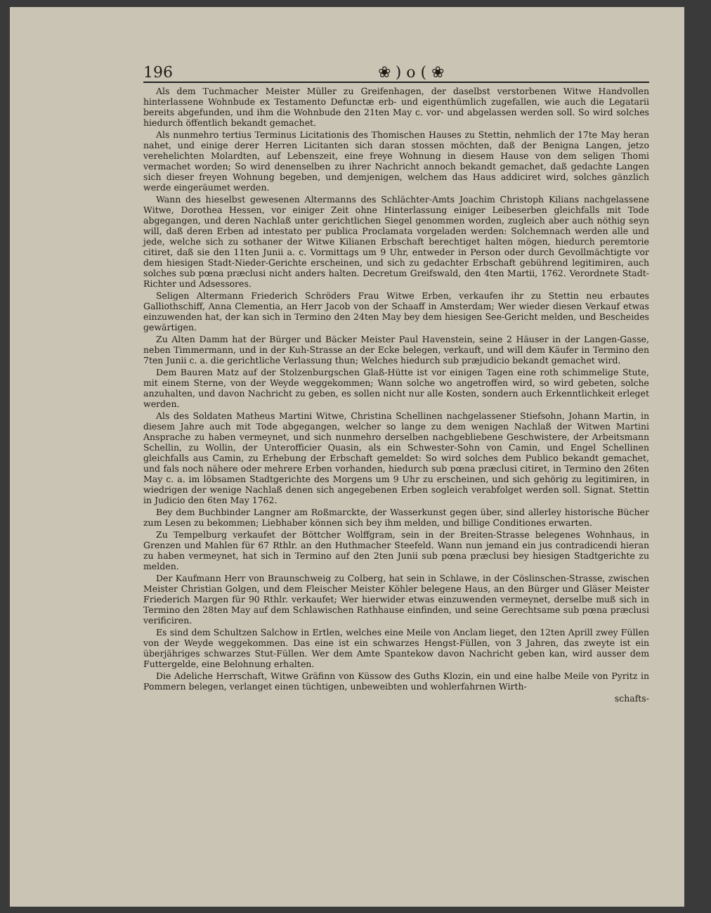196 ❀ ) o ( ❀
Als dem Tuchmacher Meister Müller zu Greifenhagen, der daselbst verstorbenen Witwe Handvollen hinterlassene Wohnbude ex Testamento Defunctæ erb- und eigenthümlich zugefallen, wie auch die Legatarii bereits abgefunden, und ihm die Wohnbude den 21ten May c. vor- und abgelassen werden soll. So wird solches hiedurch öffentlich bekandt gemachet.
Als nunmehro tertius Terminus Licitationis des Thomischen Hauses zu Stettin, nehmlich der 17te May heran nahet, und einige derer Herren Licitanten sich daran stossen möchten, daß der Benigna Langen, jetzo verehelichten Molardten, auf Lebenszeit, eine freye Wohnung in diesem Hause von dem seligen Thomi vermachet worden; So wird denenselben zu ihrer Nachricht annoch bekandt gemachet, daß gedachte Langen sich dieser freyen Wohnung begeben, und demjenigen, welchem das Haus addiciret wird, solches gänzlich werde eingeräumet werden.
Wann des hieselbst gewesenen Altermanns des Schlächter-Amts Joachim Christoph Kilians nachgelassene Witwe, Dorothea Hessen, vor einiger Zeit ohne Hinterlassung einiger Leibeserben gleichfalls mit Tode abgegangen, und deren Nachlaß unter gerichtlichen Siegel genommen worden, zugleich aber auch nöthig seyn will, daß deren Erben ad intestato per publica Proclamata vorgeladen werden: Solchemnach werden alle und jede, welche sich zu sothaner der Witwe Kilianen Erbschaft berechtiget halten mögen, hiedurch peremtorie citiret, daß sie den 11ten Junii a. c. Vormittags um 9 Uhr, entweder in Person oder durch Gevollmächtigte vor dem hiesigen Stadt-Nieder-Gerichte erscheinen, und sich zu gedachter Erbschaft gebührend legitimiren, auch solches sub pœna præclusi nicht anders halten. Decretum Greifswald, den 4ten Martii, 1762. Verordnete Stadt-Richter und Adsessores.
Seligen Altermann Friederich Schröders Frau Witwe Erben, verkaufen ihr zu Stettin neu erbautes Galliothschiff, Anna Clementia, an Herr Jacob von der Schaaff in Amsterdam; Wer wieder diesen Verkauf etwas einzuwenden hat, der kan sich in Termino den 24ten May bey dem hiesigen See-Gericht melden, und Bescheides gewärtigen.
Zu Alten Damm hat der Bürger und Bäcker Meister Paul Havenstein, seine 2 Häuser in der Langen-Gasse, neben Timmermann, und in der Kuh-Strasse an der Ecke belegen, verkauft, und will dem Käufer in Termino den 7ten Junii c. a. die gerichtliche Verlassung thun; Welches hiedurch sub præjudicio bekandt gemachet wird.
Dem Bauren Matz auf der Stolzenburgschen Glaß-Hütte ist vor einigen Tagen eine roth schimmelige Stute, mit einem Sterne, von der Weyde weggekommen; Wann solche wo angetroffen wird, so wird gebeten, solche anzuhalten, und davon Nachricht zu geben, es sollen nicht nur alle Kosten, sondern auch Erkenntlichkeit erleget werden.
Als des Soldaten Matheus Martini Witwe, Christina Schellinen nachgelassener Stiefsohn, Johann Martin, in diesem Jahre auch mit Tode abgegangen, welcher so lange zu dem wenigen Nachlaß der Witwen Martini Ansprache zu haben vermeynet, und sich nunmehro derselben nachgebliebene Geschwistere, der Arbeitsmann Schellin, zu Wollin, der Unterofficier Quasin, als ein Schwester-Sohn von Camin, und Engel Schellinen gleichfalls aus Camin, zu Erhebung der Erbschaft gemeldet: So wird solches dem Publico bekandt gemachet, und fals noch nähere oder mehrere Erben vorhanden, hiedurch sub pœna præclusi citiret, in Termino den 26ten May c. a. im löbsamen Stadtgerichte des Morgens um 9 Uhr zu erscheinen, und sich gehörig zu legitimiren, in wiedrigen der wenige Nachlaß denen sich angegebenen Erben sogleich verabfolget werden soll. Signat. Stettin in Judicio den 6ten May 1762.
Bey dem Buchbinder Langner am Roßmarckte, der Wasserkunst gegen über, sind allerley historische Bücher zum Lesen zu bekommen; Liebhaber können sich bey ihm melden, und billige Conditiones erwarten.
Zu Tempelburg verkaufet der Böttcher Wolffgram, sein in der Breiten-Strasse belegenes Wohnhaus, in Grenzen und Mahlen für 67 Rthlr. an den Huthmacher Steefeld. Wann nun jemand ein jus contradicendi hieran zu haben vermeynet, hat sich in Termino auf den 2ten Junii sub pœna præclusi bey hiesigen Stadtgerichte zu melden.
Der Kaufmann Herr von Braunschweig zu Colberg, hat sein in Schlawe, in der Cöslinschen-Strasse, zwischen Meister Christian Golgen, und dem Fleischer Meister Köhler belegene Haus, an den Bürger und Gläser Meister Friederich Margen für 90 Rthlr. verkaufet; Wer hierwider etwas einzuwenden vermeynet, derselbe muß sich in Termino den 28ten May auf dem Schlawischen Rathhause einfinden, und seine Gerechtsame sub pœna præclusi verificiren.
Es sind dem Schultzen Salchow in Ertlen, welches eine Meile von Anclam lieget, den 12ten Aprill zwey Füllen von der Weyde weggekommen. Das eine ist ein schwarzes Hengst-Füllen, von 3 Jahren, das zweyte ist ein überjähriges schwarzes Stut-Füllen. Wer dem Amte Spantekow davon Nachricht geben kan, wird ausser dem Futtergelde, eine Belohnung erhalten.
Die Adeliche Herrschaft, Witwe Gräfinn von Küssow des Guths Klozin, ein und eine halbe Meile von Pyritz in Pommern belegen, verlanget einen tüchtigen, unbeweibten und wohlerfahrnen Wirth-
schafts-